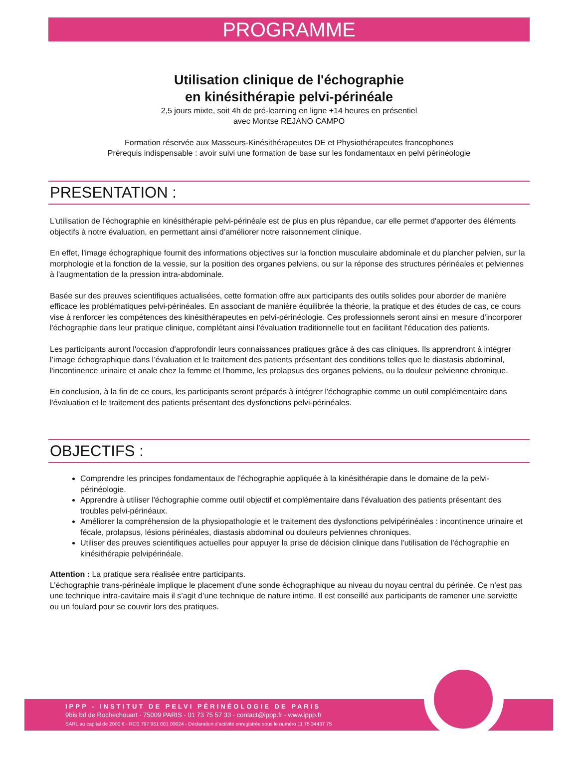PROGRAMME
Utilisation clinique de l'échographie
en kinésithérapie pelvi-périnéale
2,5 jours mixte, soit 4h de pré-learning en ligne +14 heures en présentiel
avec Montse REJANO CAMPO
Formation réservée aux Masseurs-Kinésithérapeutes DE et Physiothérapeutes francophones
Prérequis indispensable : avoir suivi une formation de base sur les fondamentaux en pelvi périnéologie
PRESENTATION :
L'utilisation de l'échographie en kinésithérapie pelvi-périnéale est de plus en plus répandue, car elle permet d'apporter des éléments objectifs à notre évaluation, en permettant ainsi d’améliorer notre raisonnement clinique.
En effet, l'image échographique fournit des informations objectives sur la fonction musculaire abdominale et du plancher pelvien, sur la morphologie et la fonction de la vessie, sur la position des organes pelviens, ou sur la réponse des structures périnéales et pelviennes à l'augmentation de la pression intra-abdominale.
Basée sur des preuves scientifiques actualisées, cette formation offre aux participants des outils solides pour aborder de manière efficace les problématiques pelvi-périnéales. En associant de manière équilibrée la théorie, la pratique et des études de cas, ce cours vise à renforcer les compétences des kinésithérapeutes en pelvi-périnéologie. Ces professionnels seront ainsi en mesure d'incorporer l'échographie dans leur pratique clinique, complétant ainsi l'évaluation traditionnelle tout en facilitant l'éducation des patients.
Les participants auront l'occasion d'approfondir leurs connaissances pratiques grâce à des cas cliniques. Ils apprendront à intégrer l’image échographique dans l’évaluation et le traitement des patients présentant des conditions telles que le diastasis abdominal, l'incontinence urinaire et anale chez la femme et l'homme, les prolapsus des organes pelviens, ou la douleur pelvienne chronique.
En conclusion, à la fin de ce cours, les participants seront préparés à intégrer l'échographie comme un outil complémentaire dans l'évaluation et le traitement des patients présentant des dysfonctions pelvi-périnéales.
OBJECTIFS :
Comprendre les principes fondamentaux de l'échographie appliquée à la kinésithérapie dans le domaine de la pelvi-périnéologie.
Apprendre à utiliser l'échographie comme outil objectif et complémentaire dans l'évaluation des patients présentant des troubles pelvi-périnéaux.
Améliorer la compréhension de la physiopathologie et le traitement des dysfonctions pelvipérinéales : incontinence urinaire et fécale, prolapsus, lésions périnéales, diastasis abdominal ou douleurs pelviennes chroniques.
Utiliser des preuves scientifiques actuelles pour appuyer la prise de décision clinique dans l'utilisation de l'échographie en kinésithérapie pelvipérinéale.
Attention : La pratique sera réalisée entre participants.
L’échographie trans-périnéale implique le placement d’une sonde échographique au niveau du noyau central du périnée. Ce n’est pas une technique intra-cavitaire mais il s’agit d’une technique de nature intime. Il est conseillé aux participants de ramener une serviette ou un foulard pour se couvrir lors des pratiques.
IPPP - INSTITUT DE PELVI PÉRINÉOLOGIE DE PARIS
9bis bd de Rochechouart - 75009 PARIS - 01 73 75 57 33 - contact@ippp.fr - www.ippp.fr
SARL au capital de 2000 € - RCS 797 951 001 00024 - Déclaration d’activité enregistrée sous le numéro 11 75 34437 75